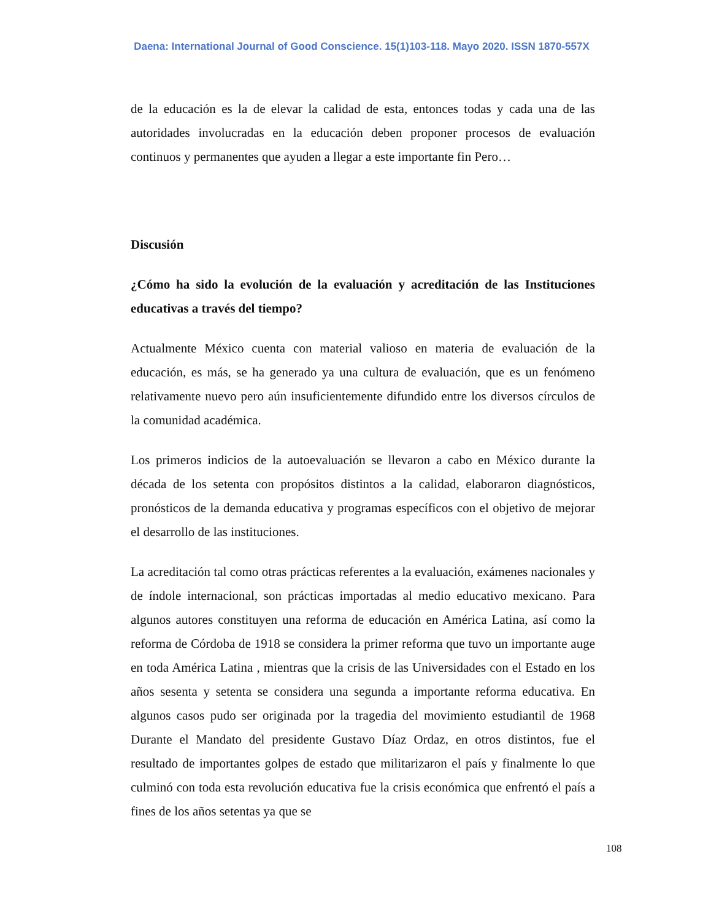Daena: International Journal of Good Conscience. 15(1)103-118. Mayo 2020. ISSN 1870-557X
de la educación es la de elevar la calidad de esta, entonces todas y cada una de las autoridades involucradas en la educación deben proponer procesos de evaluación continuos y permanentes que ayuden a llegar a este importante fin Pero…
Discusión
¿Cómo ha sido la evolución de la evaluación y acreditación de las Instituciones educativas a través del tiempo?
Actualmente México cuenta con material valioso en materia de evaluación de la educación, es más, se ha generado ya una cultura de evaluación, que es un fenómeno relativamente nuevo pero aún insuficientemente difundido entre los diversos círculos de la comunidad académica.
Los primeros indicios de la autoevaluación se llevaron a cabo en México durante la década de los setenta con propósitos distintos a la calidad, elaboraron diagnósticos, pronósticos de la demanda educativa y programas específicos con el objetivo de mejorar el desarrollo de las instituciones.
La acreditación tal como otras prácticas referentes a la evaluación, exámenes nacionales y de índole internacional, son prácticas importadas al medio educativo mexicano. Para algunos autores constituyen una reforma de educación en América Latina, así como la reforma de Córdoba de 1918 se considera la primer reforma que tuvo un importante auge en toda América Latina , mientras que la crisis de las Universidades con el Estado en los años sesenta y setenta se considera una segunda a importante reforma educativa. En algunos casos pudo ser originada por la tragedia del movimiento estudiantil de 1968 Durante el Mandato del presidente Gustavo Díaz Ordaz, en otros distintos, fue el resultado de importantes golpes de estado que militarizaron el país y finalmente lo que culminó con toda esta revolución educativa fue la crisis económica que enfrentó el país a fines de los años setentas ya que se
108